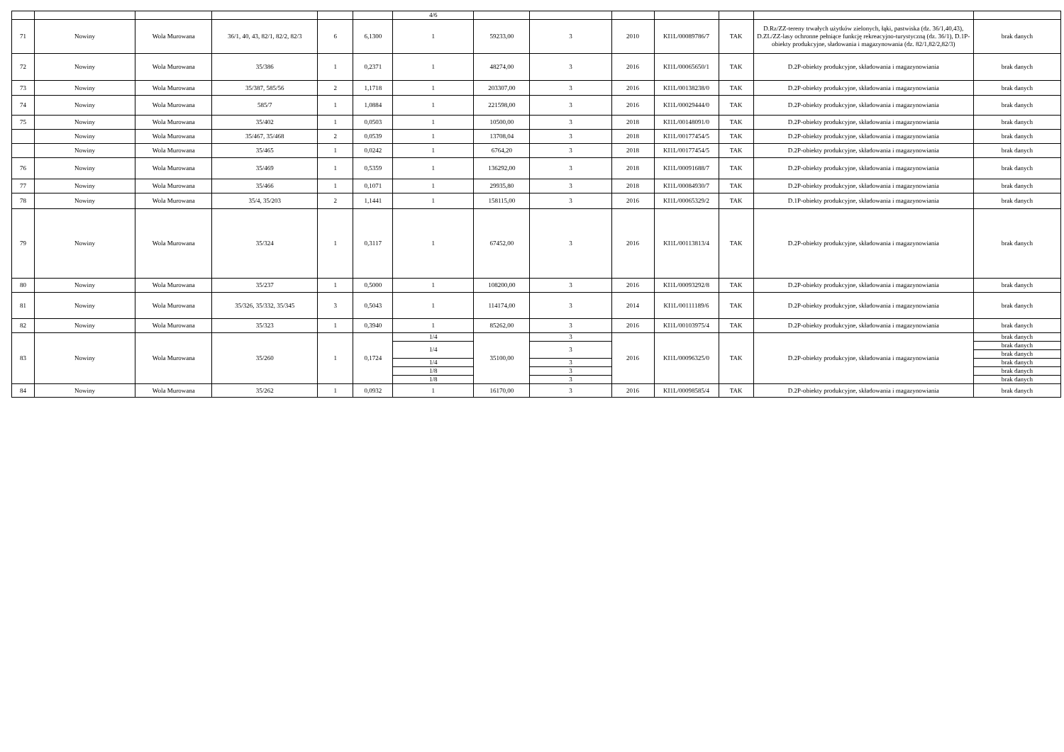| | | | | | | 4/6 | | | | | | | |
| 71 | Nowiny | Wola Murowana | 36/1, 40, 43, 82/1, 82/2, 82/3 | 6 | 6,1300 | 1 | 59233,00 | 3 | 2010 | KI1L/00089786/7 | TAK | D.Rz/ZZ-tereny trwałych użytków zielonych, łąki, pastwiska (dz. 36/1,40,43), D.ZL/ZZ-lasy ochronne pełniące funkcję rekreacyjno-turystyczną (dz. 36/1), D.1P-obiekty produkcyjne, sładowania i magazynowania (dz. 82/1,82/2,82/3) | brak danych |
| 72 | Nowiny | Wola Murowana | 35/386 | 1 | 0,2371 | 1 | 48274,00 | 3 | 2016 | KI1L/00065650/1 | TAK | D.2P-obiekty produkcyjne, składowania i magazynowiania | brak danych |
| 73 | Nowiny | Wola Murowana | 35/387, 585/56 | 2 | 1,1718 | 1 | 203307,00 | 3 | 2016 | KI1L/00138238/0 | TAK | D.2P-obiekty produkcyjne, składowania i magazynowiania | brak danych |
| 74 | Nowiny | Wola Murowana | 585/7 | 1 | 1,0884 | 1 | 221598,00 | 3 | 2016 | KI1L/00029444/0 | TAK | D.2P-obiekty produkcyjne, składowania i magazynowiania | brak danych |
| 75 | Nowiny | Wola Murowana | 35/402 | 1 | 0,0503 | 1 | 10500,00 | 3 | 2018 | KI1L/00148091/0 | TAK | D.2P-obiekty produkcyjne, składowania i magazynowiania | brak danych |
| | Nowiny | Wola Murowana | 35/467, 35/468 | 2 | 0,0539 | 1 | 13708,04 | 3 | 2018 | KI1L/00177454/5 | TAK | D.2P-obiekty produkcyjne, składowania i magazynowiania | brak danych |
| | Nowiny | Wola Murowana | 35/465 | 1 | 0,0242 | 1 | 6764,20 | 3 | 2018 | KI1L/00177454/5 | TAK | D.2P-obiekty produkcyjne, składowania i magazynowiania | brak danych |
| 76 | Nowiny | Wola Murowana | 35/469 | 1 | 0,5359 | 1 | 136292,00 | 3 | 2018 | KI1L/00091688/7 | TAK | D.2P-obiekty produkcyjne, składowania i magazynowiania | brak danych |
| 77 | Nowiny | Wola Murowana | 35/466 | 1 | 0,1071 | 1 | 29935,80 | 3 | 2018 | KI1L/00084930/7 | TAK | D.2P-obiekty produkcyjne, składowania i magazynowiania | brak danych |
| 78 | Nowiny | Wola Murowana | 35/4, 35/203 | 2 | 1,1441 | 1 | 158115,00 | 3 | 2016 | KI1L/00065329/2 | TAK | D.1P-obiekty produkcyjne, składowania i magazynowiania | brak danych |
| 79 | Nowiny | Wola Murowana | 35/324 | 1 | 0,3117 | 1 | 67452,00 | 3 | 2016 | KI1L/00113813/4 | TAK | D.2P-obiekty produkcyjne, składowania i magazynowiania | brak danych |
| 80 | Nowiny | Wola Murowana | 35/237 | 1 | 0,5000 | 1 | 108200,00 | 3 | 2016 | KI1L/00093292/8 | TAK | D.2P-obiekty produkcyjne, składowania i magazynowiania | brak danych |
| 81 | Nowiny | Wola Murowana | 35/326, 35/332, 35/345 | 3 | 0,5043 | 1 | 114174,00 | 3 | 2014 | KI1L/00111189/6 | TAK | D.2P-obiekty produkcyjne, składowania i magazynowiania | brak danych |
| 82 | Nowiny | Wola Murowana | 35/323 | 1 | 0,3940 | 1 | 85262,00 | 3 | 2016 | KI1L/00103975/4 | TAK | D.2P-obiekty produkcyjne, składowania i magazynowiania | brak danych |
| 83 | Nowiny | Wola Murowana | 35/260 | 1 | 0,1724 | 1/4 | 35100,00 | 3 | 2016 | KI1L/00096325/0 | TAK | D.2P-obiekty produkcyjne, składowania i magazynowiania | brak danych |
| | | | | | | 1/4 | | 3 | | | | | brak danych |
| | | | | | | | | | | | | | brak danych |
| | | | | | | 1/4 | | 3 | | | | | brak danych |
| | | | | | | 1/8 | | 3 | | | | | brak danych |
| | | | | | | 1/8 | | 3 | | | | | brak danych |
| 84 | Nowiny | Wola Murowana | 35/262 | 1 | 0,0932 | 1 | 16170,00 | 3 | 2016 | KI1L/00098585/4 | TAK | D.2P-obiekty produkcyjne, składowania i magazynowiania | brak danych |